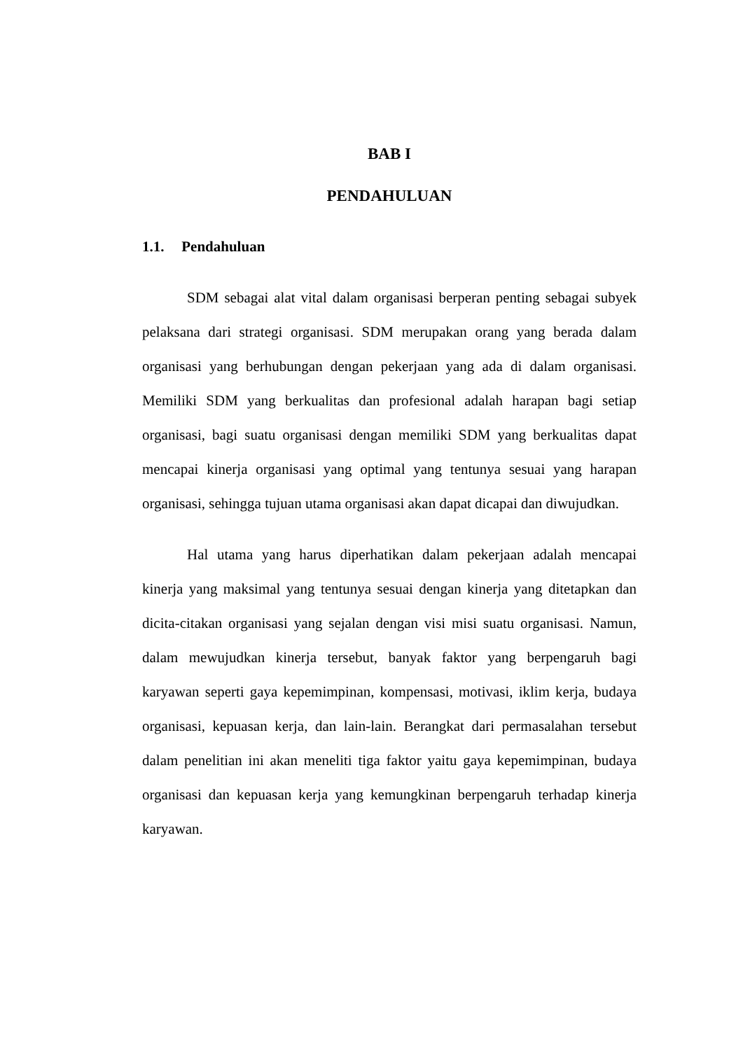BAB I
PENDAHULUAN
1.1. Pendahuluan
SDM sebagai alat vital dalam organisasi berperan penting sebagai subyek pelaksana dari strategi organisasi. SDM merupakan orang yang berada dalam organisasi yang berhubungan dengan pekerjaan yang ada di dalam organisasi. Memiliki SDM yang berkualitas dan profesional adalah harapan bagi setiap organisasi, bagi suatu organisasi dengan memiliki SDM yang berkualitas dapat mencapai kinerja organisasi yang optimal yang tentunya sesuai yang harapan organisasi, sehingga tujuan utama organisasi akan dapat dicapai dan diwujudkan.
Hal utama yang harus diperhatikan dalam pekerjaan adalah mencapai kinerja yang maksimal yang tentunya sesuai dengan kinerja yang ditetapkan dan dicita-citakan organisasi yang sejalan dengan visi misi suatu organisasi. Namun, dalam mewujudkan kinerja tersebut, banyak faktor yang berpengaruh bagi karyawan seperti gaya kepemimpinan, kompensasi, motivasi, iklim kerja, budaya organisasi, kepuasan kerja, dan lain-lain. Berangkat dari permasalahan tersebut dalam penelitian ini akan meneliti tiga faktor yaitu gaya kepemimpinan, budaya organisasi dan kepuasan kerja yang kemungkinan berpengaruh terhadap kinerja karyawan.